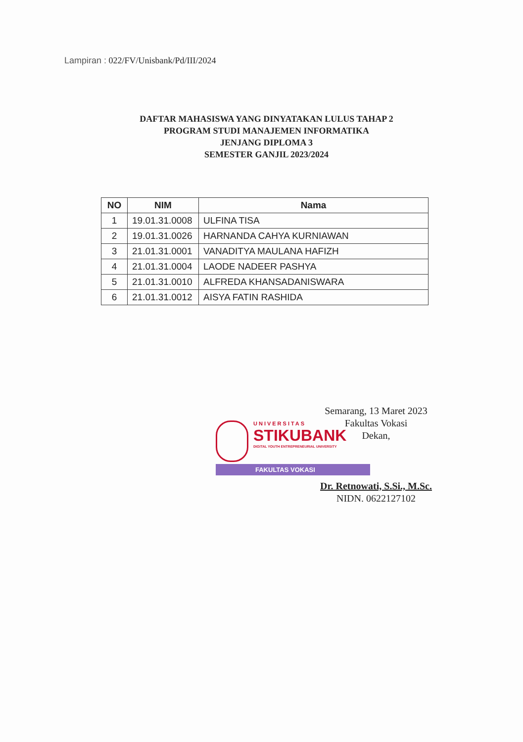Lampiran : 022/FV/Unisbank/Pd/III/2024
DAFTAR MAHASISWA YANG DINYATAKAN LULUS TAHAP 2
PROGRAM STUDI MANAJEMEN INFORMATIKA
JENJANG DIPLOMA 3
SEMESTER GANJIL 2023/2024
| NO | NIM | Nama |
| --- | --- | --- |
| 1 | 19.01.31.0008 | ULFINA TISA |
| 2 | 19.01.31.0026 | HARNANDA CAHYA KURNIAWAN |
| 3 | 21.01.31.0001 | VANADITYA MAULANA HAFIZH |
| 4 | 21.01.31.0004 | LAODE NADEER PASHYA |
| 5 | 21.01.31.0010 | ALFREDA KHANSADANISWARA |
| 6 | 21.01.31.0012 | AISYA FATIN RASHIDA |
Semarang, 13 Maret 2023
Fakultas Vokasi
Dekan,
UNIVERSITAS
STIKUBANK
DIGITAL YOUTH ENTREPRENEURIAL UNIVERSITY
FAKULTAS VOKASI
Dr. Retnowati, S.Si., M.Sc.
NIDN. 0622127102